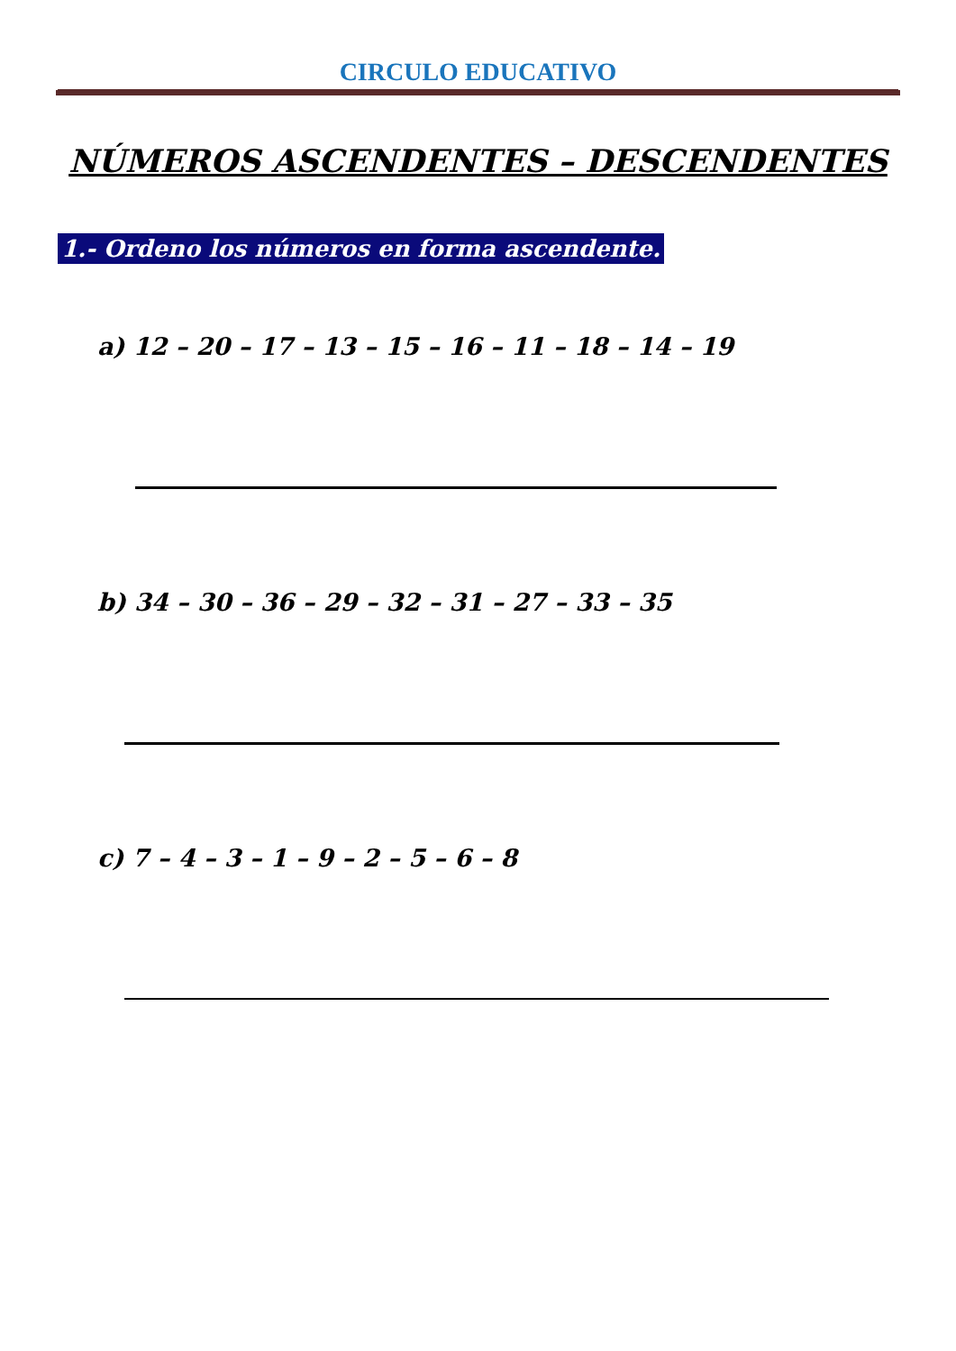CIRCULO EDUCATIVO
NÚMEROS ASCENDENTES – DESCENDENTES
1.- Ordeno los números en forma ascendente.
a) 12 – 20 – 17 – 13 – 15 – 16 – 11 – 18 – 14 – 19
b) 34 – 30 – 36 – 29 – 32 – 31 – 27 – 33 – 35
c) 7 – 4 – 3 – 1 – 9 – 2 – 5 – 6 – 8